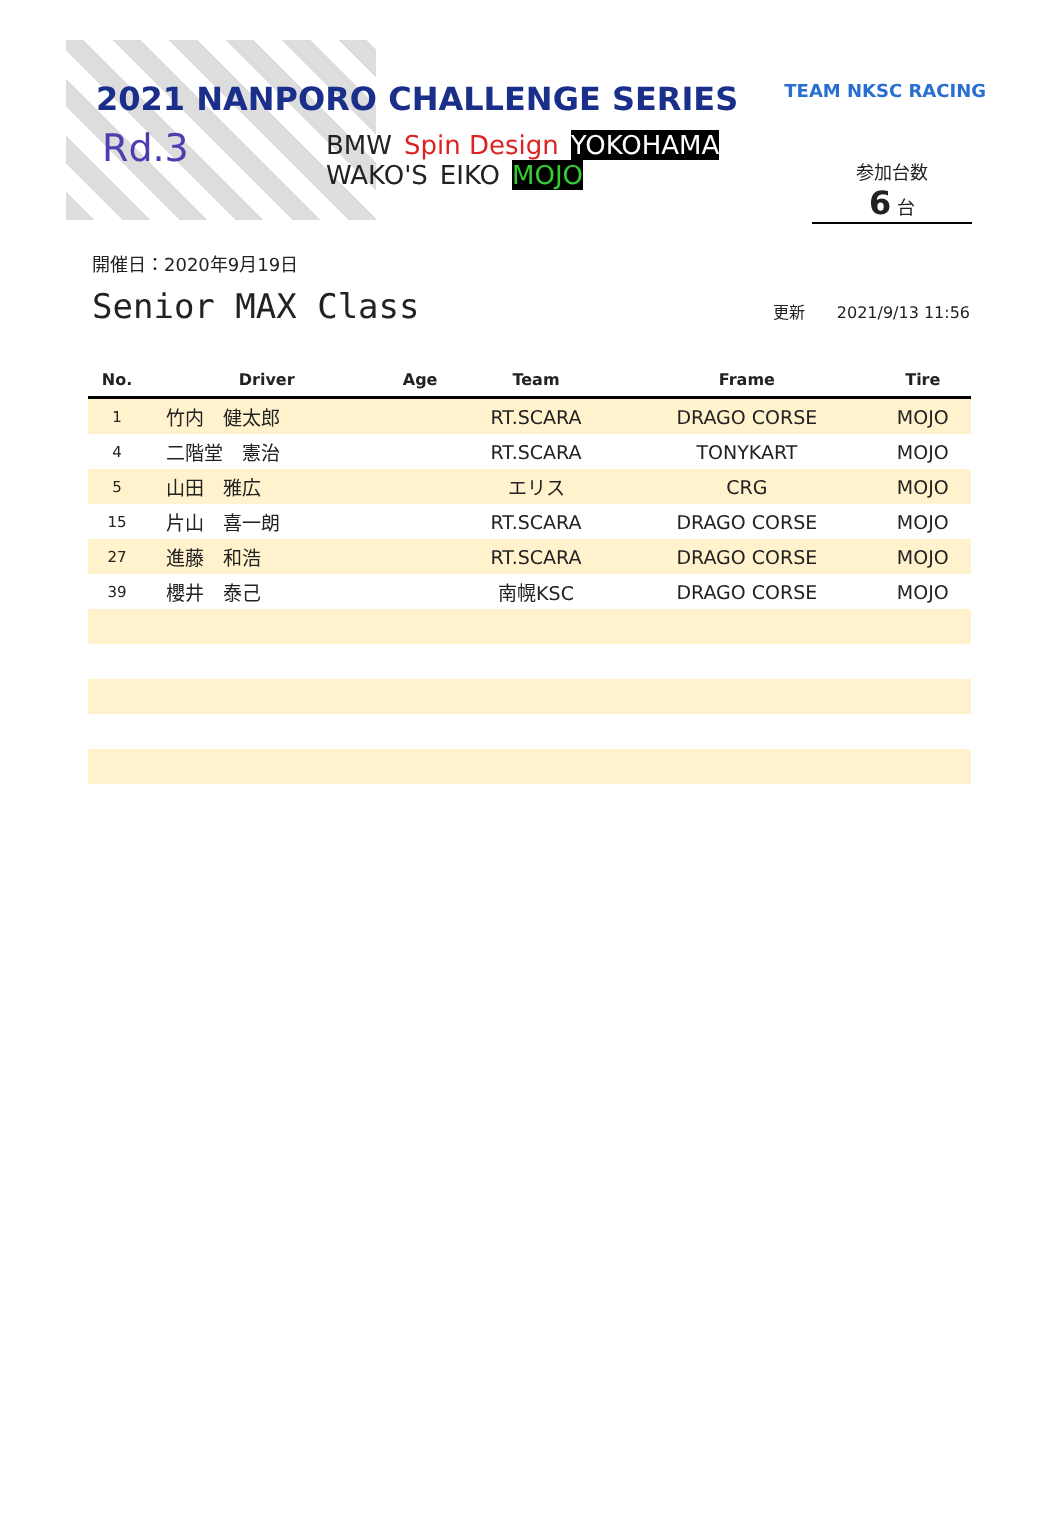2021 NANPORO CHALLENGE SERIES
Rd.3
BMW Spin Design YOKOHAMA
WAKO'S EIKO MOJO
TEAM NKSC RACING
参加台数
6 台
開催日：2020年9月19日
Senior MAX Class
更新　　2021/9/13 11:56
| No. | Driver | Age | Team | Frame | Tire |
| --- | --- | --- | --- | --- | --- |
| 1 | 竹内 健太郎 | | RT.SCARA | DRAGO CORSE | MOJO |
| 4 | 二階堂 憲治 | | RT.SCARA | TONYKART | MOJO |
| 5 | 山田 雅広 | | エリス | CRG | MOJO |
| 15 | 片山 喜一朗 | | RT.SCARA | DRAGO CORSE | MOJO |
| 27 | 進藤 和浩 | | RT.SCARA | DRAGO CORSE | MOJO |
| 39 | 櫻井 泰己 | | 南幌KSC | DRAGO CORSE | MOJO |